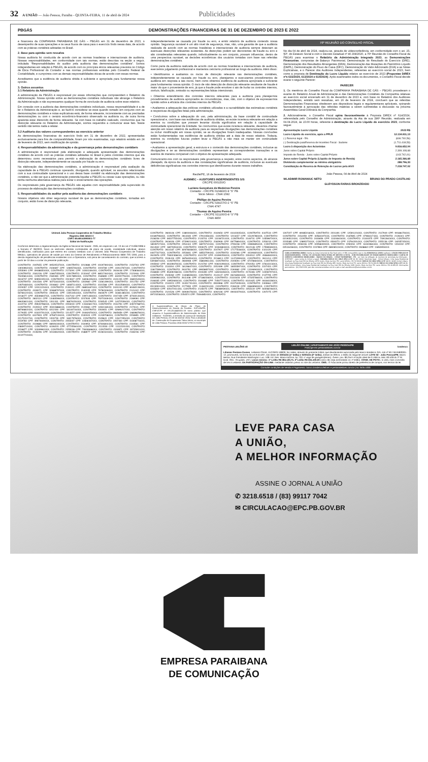32 A UNIÃO — João Pessoa, Paraíba - QUINTA-FEIRA, 11 de abril de 2024 Publicidades
PBGÁS DEMONSTRAÇÕES FINANCEIRAS DE 31 DE DEZEMBRO DE 2023 E 2022
e financeira da COMPANHIA PARAIBANA DE GÁS – PBGÁS em 31 de dezembro de 2023, o desempenho de suas operações e os seus fluxos de caixa para o exercício findo nessa data, de acordo com as práticas contábeis adotadas no Brasil.
2. Base para opinião sem ressalva
Nossa auditoria foi conduzida de acordo com as normas brasileiras e internacionais de auditoria. Nossas responsabilidades, em conformidade com tais normas, estão descritas na seção a seguir, intitulada “Responsabilidades do auditor pela auditoria das demonstrações contábeis”. Somos independentes em relação à PBGÁS, de acordo com os princípios éticos relevantes previstos no Código de Ética Profissional do Contador e nas normas profissionais emitidas pelo Conselho Federal de Contabilidade, e cumprimos com as demais responsabilidades éticas de acordo com essas normas.
Acreditamos que a evidência de auditoria obtida é suficiente e apropriada para fundamentar nossa opinião.
3. Outros assuntos
3.1 Relatório da Administração
A administração da PBGÁS é responsável por essas informações que compreendem o Relatório da Administração. Nossa opinião sobre as demonstrações contábeis individuais não abrange o Relatório da Administração e não expressamos qualquer forma de conclusão de auditoria sobre esse relatório.
Em conexão com a auditoria das demonstrações contábeis individuais, nossa responsabilidade é a de ler o Relatório da Administração e, ao fazê-lo considerar se esse quando tomado em conjunto com as demonstrações contábeis e notas explicativas está, de forma relevante, inconsistente com as precitadas demonstrações ou com o cenário econômico-financeiro observado na auditoria ou, de outra forma aparenta estar distorcido de forma relevante. Se com base no trabalho realizado, concluirmos que há distorção relevante no Relatório da Administração, somos requeridos a comunicar esse fato. Neste sentido não temos nada a relatar.
3.2 Auditoria dos valores correspondentes ao exercício anterior
As demonstrações financeiras do exercício findo em 31 de dezembro de 2022, apresentadas exclusivamente para fins de comparabilidade, foram por nós examinadas, cujo relatório emitido em 24 de fevereiro de 2023, sem modificação de opinião.
4. Responsabilidades da administração e da governança pelas demonstrações contábeis
A administração é responsável pela elaboração e adequada apresentação das demonstrações contábeis de acordo com as práticas contábeis adotadas no Brasil e pelos controles internos que ela determinou como necessários para permitir a elaboração de demonstrações contábeis livres de distorção relevante, independentemente se causada por fraude ou erro.
Na elaboração das demonstrações contábeis, a administração é responsável pela avaliação da capacidade de a PBGÁS continuar operando, divulgando, quando aplicável, os assuntos relacionados com a sua continuidade operacional e o uso dessa base contábil na elaboração das demonstrações contábeis, a não ser que a administração pretenda liquidar a PBGÁS ou cessar suas operações, ou não tenha nenhuma alternativa realista para evitar o encerramento das operações.
Os responsáveis pela governança da PBGÁS são aqueles com responsabilidade pela supervisão do processo de elaboração das demonstrações contábeis.
5. Responsabilidades do auditor pela auditoria das demonstrações contábeis
Nossos objetivos são obter segurança razoável de que as demonstrações contábeis, tomadas em conjunto, estão livres de distorção relevante,
independentemente se causada por fraude ou erro, e emitir relatório de auditoria contendo nossa opinião. Segurança razoável é um alto nível de segurança, mas, não, uma garantia de que a auditoria realizada de acordo com as normas brasileiras e internacionais de auditoria sempre detectam as eventuais distorções relevantes existentes. As distorções podem ser decorrentes de fraude ou erro e são consideradas relevantes quando, individualmente ou em conjunto, possam influenciar, dentro de uma perspectiva razoável, as decisões econômicas dos usuários tomadas com base nas referidas demonstrações contábeis.
Como parte da auditoria realizada de acordo com as normas brasileiras e internacionais de auditoria, exercemos julgamento profissional e mantemos ceticismo profissional ao longo da auditoria. Além disso:
• Identificamos e avaliamos os riscos de distorção relevante nas demonstrações contábeis, independentemente se causada por fraude ou erro, planejamos e executamos procedimentos de auditoria em resposta a tais riscos, bem como obtemos evidência de auditoria apropriada e suficiente para fundamentar nossa opinião. O risco de não detecção de distorção relevante resultante de fraude é maior do que o proveniente de erro, já que a fraude pode envolver o ato de burlar os controles internos, conluio, falsificação, omissão ou representações falsas intencionais.
• Obtemos entendimento dos controles internos relevantes para a auditoria para planejarmos procedimentos de auditoria apropriados às circunstâncias, mas, não, com o objetivo de expressarmos opinião sobre a eficácia dos controles internos da PBGÁS.
• Avaliamos a adequação das políticas contábeis utilizadas e a razoabilidade das estimativas contábeis e respectivas divulgações feitas pela administração.
• Concluímos sobre a adequação do uso, pela administração, da base contábil de continuidade operacional e, com base nas evidências de auditoria obtidas, se existe incerteza relevante em relação a eventos ou condições que possam levantar dúvida significativa em relação à capacidade de continuidade operacional da Entidade. Se concluirmos que existe incerteza relevante, devemos chamar atenção em nosso relatório de auditoria para as respectivas divulgações nas demonstrações contábeis ou incluir modificação em nossa opinião, se as divulgações forem inadequadas. Nossas conclusões estão fundamentadas nas evidências de auditoria obtidas até a data de nosso relatório. Todavia, eventos ou condições futuras podem levar a PBGÁS a não mais se manter em continuidade operacional.
• Avaliamos a apresentação geral, a estrutura e o conteúdo das demonstrações contábeis, inclusive as divulgações e se as demonstrações contábeis representam as correspondentes transações e os eventos de maneira compatível com o objetivo de apresentação adequada.
Comunicamo-nos com os responsáveis pela governança a respeito, entre outros aspectos, do alcance planejado, da época da auditoria e das constatações significativas de auditoria, inclusive as eventuais deficiências significativas nos controles internos que identificamos durante nossos trabalhos.
Recife/PE, 16 de fevereiro de 2024
AUDIMEC – AUDITORES INDEPENDENTES S/S
CRC/PE 000150/O
Luciano Gonçalves de Medeiros Pereira
Contador - CRC/PE 010483/O-9 “S” PB
Sócio Sênior - CNAI 1592
Phillipe de Aquino Pereira
Contador - CRC/PE 028157/O-2 “S” PB
CNAI 4747
Thomaz de Aquino Pereira
Contador – CRC/PE 021100/O-8 “S” PB
CNAI 4850
76ª REUNIÃO DO CONSELHO FISCAL
No dia 04 de abril de 2024, realizou-se, através de videoconferência, em conformidade com o art. 25, §3º, do Estatuto Social e com o Decreto Estadual nº 40.304/2020, a 76ª Reunião do Conselho Fiscal da PBGÁS para examinar o Relatório da Administração Integrado 2023, as Demonstrações Financeiras, compostas de Balanço Patrimonial, Demonstração do Resultado do Exercício (DRE), Demonstração dos Resultados Abrangentes (DRA), Demonstração das Mutações do Patrimônio Líquido (DMPL), Demonstração do Fluxo de Caixa (DFC), Demonstração do Valor Adicionado (DVA) e as Notas Explicativas, e o Parecer dos Auditores Independentes, referentes ao exercício social de 2023, bem como a proposta de Destinação do Lucro Líquido relativo ao exercício de 2023 (Propostas DIREX nºs 615/2024, 613/2024 e 614/2024). Após examinados todos os documentos, o Conselho Fiscal decide exarar o seguinte Parecer:
PARECER
1. Os membros do Conselho Fiscal da COMPANHIA PARAIBANA DE GÁS – PBGÁS procederam o exame do Relatório Anual de Administração e das Demonstrações Contábeis da Companhia relativas ao exercício social encerrado em 31 de dezembro de 2023 e, com base no Relatório dos Auditores Independentes, emitido sem ressalvas, em 16 de fevereiro de 2024, concluem que as referidas Demonstrações Financeiras obedecem aos dispositivos legais e regulamentares aplicáveis, opinando favoravelmente à aprovação das referidas matérias a serem submetidas à discussão na próxima Assembleia Geral Ordinária da Companhia.
2. Adicionalmente, o Conselho Fiscal opina favoravelmente à Proposta DIREX nº 614/2024, referendada pelo Conselho de Administração, através da Ata de sua 286ª Reunião, realizada em 04.04.2024, às 15:00 horas, referente à destinação do Lucro Líquido do exercício 2023, conforme segue:
| Apresentação Lucro Líquido | 2023 R$ |
| --- | --- |
| Lucro Líquido do exercício, após a PPLR | 12.134.811,13 |
| (-) Reserva legal - 5% | (606.740,56) |
| (-) Destinação paraReserva de Incentivo Fiscal - Sudene | (1.711.418,53) |
| Lucro à disposição dos Acionistas | 9.816.652,04 |
| Juros sobre Capital Próprio | 2.309.108,68 |
| Imposto de Renda - Juros sobre Capital Próprio | (143.742,01) |
| Juros sobre Capital Próprio (Líquido de Imposto de Renda) | 2.165.366,68 |
| Dividendo complementar ao mínimo obrigatório | 288.796,33 |
| Constituição de Reserva de Retenção de Lucros pela AGO | 7.218.747,02 |
João Pessoa, 04 de Abril de 2024
WLADIMIR ROMANIUC NETO BRUNO DO PRADO CASTILHO
GLEYDSON FARIAS BRONZEADO
Unimed João Pessoa Cooperativa de Trabalho Médico
Registro ANS 32104-4
CNPJ 08.680.639/0001-77
Edital de Notificação
Conforme determina a regulamentação da Agência Nacional de Saúde - ANS, em especial o art. 13 da Lei nº 9.656/1998 e a Súmula nº 28/2015, ficam os senhores clientes contratantes de plano de saúde, modalidade individual, abaixo identificados, notificados para que entrem em contato imediato com a Unimed João Pessoa Cooperativa de Trabalho Médico, operadora de planos de saúde por meio da Central de Atendimento e Relacionamento 0800 725 1200, para a devida regularização de pendências existentes com a Operadora, sob pena de cancelamento do contrato, que ocorrerá a partir de 10 dias a contar da presente publicação.
CONTRATO: 2197655 CPF: 095225374XX, CONTRATO: 2212886 CPF: 031973924XX, CONTRATO: 2152763 CPF: 139339624XX, CONTRATO: 2100697 CPF: 126957464XX, CONTRATO: 2223769 CPF: 419147674XX, CONTRATO: 2255093 CPF: 094883534XX, CONTRATO: 2173291 CPF: 103011064XX, CONTRATO: 2616448 CPF: 173083844XX, CONTRATO: 2181226 CPF: 106673554XX, CONTRATO: 2133467 CPF: 885174624XX, CONTRATO: 2121946 CPF: 704058144XX, CONTRATO: 2183365 CPF: 343178994XX, CONTRATO: 2180890 CPF: 632207764XX, CONTRATO: 2616737 CPF: 509551951XX, CONTRATO: 2243947 CPF: 180364354XX, CONTRATO: 4101245 CPF: 466915454XX, CONTRATO: 2161546 CPF: 007516324XX, CONTRATO: 1202662 CPF: 110614994XX, CONTRATO: 2211752 CPF: 128704834XX, CONTRATO: 2246842 CPF: 183871144XX, CONTRATO: 4101568 CPF: 354125694XX, CONTRATO: 2229357 CPF: 120111234XX, CONTRATO: 2130131 CPF: 088516674XX, CONTRATO: 2401240 CPF: 804821394XX, CONTRATO: 4100071 CPF: 526687974XX, CONTRATO: 2140335 CPF: 797843484XX, CONTRATO: 2141442 CPF: 567661224XX, CONTRATO: 2205101 CPF: 132510544XX, CONTRATO: 2604679 CPF: 164814854XX, CONTRATO: 2218477 CPF: 455398047XX, CONTRATO: 2167132 CPF: 199714604XX, CONTRATO: 2247459 CPF: 873321404XX, CONTRATO: 2602110 CPF: 134835984XX, CONTRATO: 2237630 CPF: 702703494XX, CONTRATO: 2169090 CPF: 696206014XX, CONTRATO: 1201331 CPF: 386761504XX, CONTRATO: 2230545 CPF: 140725394XX, CONTRATO: 4102734 CPF: 299457984XX, CONTRATO: 2255019 CPF: 131628417XX, CONTRATO: 2154794 CPF: 635727887XX, CONTRATO: 2120512 CPF: 053158884XX, CONTRATO: 2120084 CPF: 109411834XX, CONTRATO: 2173141 CPF: 887668024XX, CONTRATO: 0212330 CPF: 181467164XX, CONTRATO: 2202651 CPF: 026962174XX, CONTRATO: 2179455 CPF: 010227014XX, CONTRATO: 1214577 CPF: 204626704XX, CONTRATO: 2605659 CPF: 168398764XX, CONTRATO: 6107903 CPF: 675871194XX, CONTRATO: 2100324 CPF: 112497084XX, CONTRATO: 2250855 CPF: 221751517XX, CONTRATO: 1203739 CPF: 160179784XX, CONTRATO: 2105841 CPF: 126172554XX, CONTRATO: 2159783 CPF: 396730494XX, CONTRATO: 2255037 CPF: 105063374XX, CONTRATO: 2207303 CPF: 010087744XX, CONTRATO: 2119886 CPF: 089261004XX, CONTRATO: 2100953 CPF: 874060044XX, CONTRATO: 4103561 CPF: 238097104XX, CONTRATO: 6106220 CPF: 077255644XX, CONTRATO: 2113530 CPF: 111115244XX, CONTRATO: 2156877 CPF: 103099624XX, CONTRATO: 2255036 CPF: 706306684XX, CONTRATO: 4100871 CPF: 007359114XX, CONTRATO: 2135296 CPF: 024406224XX, CONTRATO: 2188977 CPF: 010615434XX, CONTRATO: 2165236 CPF: 013277434XX,
CONTRATO: 2603106 CPF: 138919464XX, CONTRATO: 2102650 CPF: 044433354XX, CONTRATO: 6107510 CPF: 041897984XX, CONTRATO: 2614040 CPF: 179104564XX, CONTRATO: 1213457 CPF: 151297804XX, CONTRATO: 2108228 CPF: 065277554XX, CONTRATO: 2133701 CPF: 110367214XX, CONTRATO: 2146731 CPF: 105598724XX, CONTRATO: 2616026 CPF: 072992144XX, CONTRATO: 2182909 CPF: 097786944XX, CONTRATO: 2250233 CPF: 185397474XX, CONTRATO: 2254444 CPF: 180757124XX, CONTRATO: 2700438 CPF: 159698054XX, CONTRATO: 2614942 CPF: 180730544XX, CONTRATO: 2209475 CPF: 324638634XX, CONTRATO: 2612148 CPF: 175965694XX, CONTRATO: 2614187 CPF: 826708384XX, CONTRATO: 2247927 CPF: 171775484XX, CONTRATO: 4101420 CPF: 040774274XX, CONTRATO: 2253831 CPF: 185527094XX, CONTRATO: 4100266 CPF: 441908244XX, CONTRATO: 2615976 CPF: 700023084XX, CONTRATO: 4101797 CPF: 010992554XX, CONTRATO: 2204512 CPF: 450846024XX, CONTRATO: 2249419 CPF: 087840544XX, CONTRATO: 2216813 CPF: 144740994XX, CONTRATO: 2611414 CPF: 549380744XX, CONTRATO: 2600908 CPF: 158609614XX, CONTRATO: 2193594 CPF: 674786034XX, CONTRATO: 2205942 CPF: 061096704XX, CONTRATO: 2124702 CPF: 930242904XX, CONTRATO: 2702254 CPF: 076443134XX, CONTRATO: 2110204 CPF: 181268474XX, CONTRATO: 2252499 CPF: 183555974XX, CONTRATO: 2227453 CPF: 118472694XX, CONTRATO: 2610791 CPF: 099568574XX, CONTRATO: 2190982 CPF: 131969634XX, CONTRATO: 2168650 CPF: 954092384XX, CONTRATO: 2245490 CPF: 183246354XX, CONTRATO: 2170406 CPF: 102067974XX, CONTRATO: 2105282 CPF: 134085594XX, CONTRATO: 2143147 CPF: 062182834XX, CONTRATO: 2137795 CPF: 033909814XX, CONTRATO: 2611408 CPF: 071862284XX, CONTRATO: 21103433 CPF: 073257864XX, CONTRATO: 2168335 CPF: 109526004XX, CONTRATO: 2164885 CPF: 705077134XX, CONTRATO: 6101625 CPF: 061844284XX, CONTRATO: 2110223 CPF: 104517314XX, CONTRATO: 0500968 CPF: 910753354XX, CONTRATO: 2400664 CPF: 051305244XX, CONTRATO: 2177650 CPF: 114842314XX, CONTRATO: 2198139 CPF: 068485834XX, CONTRATO: 0245819 CPF: 020472414XX, CONTRATO: 2145075 CPF: 788389594XX, CONTRATO: 2255119 CPF: 602082364XX, CONTRATO: 2121526 CPF: 009494764XX, CONTRATO: 6202106 CPF: 090343794XX, CONTRATO: 1207275 CPF: 097232384XX, CONTRATO: 2254574 CPF: 700648524XX, CONTRATO:
A Superintendência de Obras do Plano de Desenvolvimento do Estado da Paraíba– SUPLAN/PB, CNPJ/CPF nº 09.125.444/0001-28 torna público que requereu à Superintendência de Administração do Meio Ambiente - SUDEMA, a emissão da Licença de Instalação em João Pessoa, em 08 de abril de 2024. Para a atividade de: Construção do Grupamento Tático Aéreo, no município de João Pessoa. Processo:2024-001671/TEC/LI-0130.
1207227 CPF: 690852184XX, CONTRATO: 2231491 CPF: 125911234XX, CONTRATO: 2117949 CPF: 991864704XX, CONTRATO: 2154259 CPF: 025841974XX, CONTRATO: 2187895 CPF: 079661174XX, CONTRATO: 2126103 CPF: 021905124XX, CONTRATO: 2400656 CPF: 110248434XX, CONTRATO: 21100375 CPF: 709128434XX, CONTRATO: 2235485 CPF: 128952724XX, CONTRATO: 0500273 CPF: 237642014XX, CONTRATO: 2255136 CPF: 182357454XX, CONTRATO: 2206336 CPF: 029584924XX, CONTRATO: 2250261 CPF: 163433844XX, CONTRATO: 1204332 CPF: 025164384XX, CONTRATO: 2247894 CPF: 089065134XX, CONTRATO: 2608862 CPF: 118509554XX
CARLA SOBREIRA UMINO, inscrita na Junta Comercial de São Paulo sob o nº 826, torna público que no dia 25/04/2024 às 12h00, realizará o LEILÃO PÚBLICO Nº 2024/204206V(9055) - EDITAL DE LICITAÇÃO PARA VENDA DE IMÓVEIS À VISTA - COM POSSIBILIDADE DE FINANCIAMENTO IMOBILIÁRIO / CARTA DE CRÉDITO CONSÓRCIO IMOBILIÁRIO - BANCO DO BRASIL - CESUP PATRIMÔNIO - PR - por meio da utilização de recursos de tecnologia da informação - INTERNET - para venda do imóvel a seguir: PARAIBA BREJO DO CRUZ (PB) LOTE 12 ID= 99114 Descrição legal : Imóvel Urbano: Uma Casa Residencial localizado na Rua José Elói de Oliveira 1078, Centro, Brejo da Cruz PB. Lance Mínimo: R$ 79.500,00. BREJO DO CRUZ (PB) LOTE 13 ID= 99115 Imóvel Urbano: Uma Casa Residencial localizado na Rua José Elói de Oliveira 985, Centro, Brejo da Cruz PB. Lance Mínimo: R$ 54.200,00. BREJO DO CRUZ (PB) LOTE 14 ID= 99116 Imóvel Urbano: Uma Casa Residencial localizado na Rua José Elói de Oliveira 1108, Centro, Brejo da Cruz PB. Lance Mínimo: R$ 49.950,00. Informações pelo telefone.: (11) 3393-3150, pelo site: www.lancenoleilao.com.br e pelo e-mail: atendimento@lanceno­leilao.com.br
PESTANA LEILÕES 40 LEILÃO ONLINE | APARTAMENTO EM JOÃO PESSOA/PB
Participe em pestanaleiloes.com.br bradesco
Liliamar Pestana Gomes, Leiloeira Oficial, JUCISRS 168/00, faz saber, através do presente Edital, que devidamente autorizada pelo Banco Bradesco S/A. sob nº 60.746.948/0001-12, promoverá, na forma da Lei 9.514/97, nas datas de 30/04/24 (1º leilão) e 02/05/24 (2º leilão), ambas às 09h15, o leilão do seguinte imóvel: LOTE 02 - João Pessoa/PB. Bairro Bessa. Rua Presidente Washington Luiz, 538. Ed. Res. Maria Antônia. Ap. 201 c/ vaga de garagem(térreo). Áreas: priv. 89,25m² e fração ideal de 0,1961%. Mat. 83.528 do 2º RI local. Obs.: Ocupado. (AF). Lance mínimo: 1º Leilão R$ 384.123,75. 2º Leilão R$ 224.400,00 (caso não seja arrematado no 1º leilão). COND. DE PGTO.: à vista, mais comissão de 5% à Leiloeira. DA PARTICIPAÇÃO ON-LINE: mediante cadastro prévio no site da Leiloeira. OBS.: O Fiduciante possui direito de preferência de compra, nos termos da lei.
Consulte condições de Venda e Pagamento: banco.bradesco/leiloes e pestanaleiloes.com.br | 51 3535.1000
LEVE PARA CASA
A UNIÃO,
A MELHOR INFORMAÇÃO
ASSINE O JORNAL A UNIÃO
✆ 3218.6518 / (83) 99117 7042
✉ CIRCULACAO@EPC.PB.GOV.BR
EMPRESA PARAIBANA
DE COMUNICAÇÃO